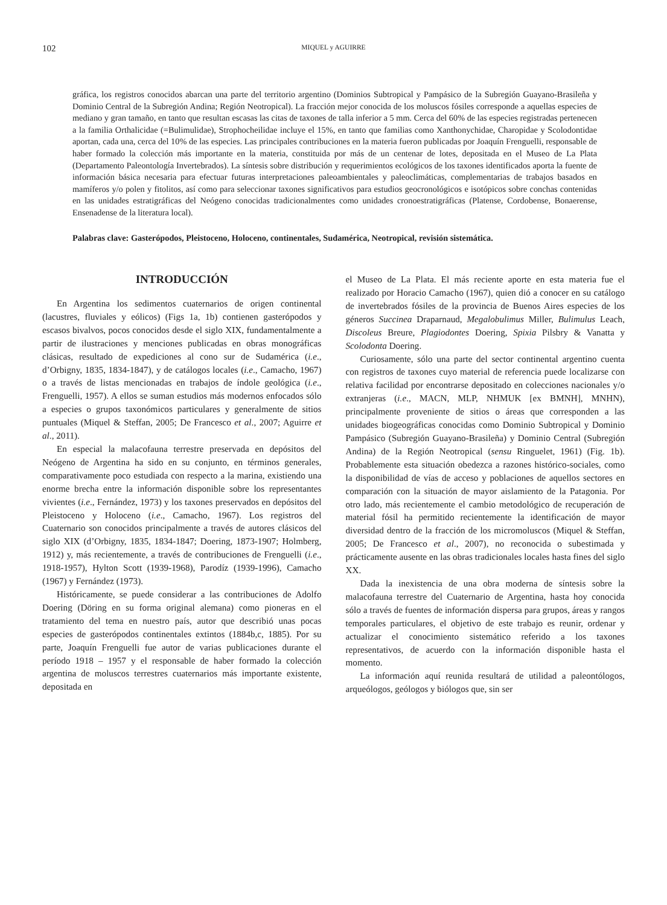102 MIQUEL y AGUIRRE
gráfica, los registros conocidos abarcan una parte del territorio argentino (Dominios Subtropical y Pampásico de la Subregión Guayano-Brasileña y Dominio Central de la Subregión Andina; Región Neotropical). La fracción mejor conocida de los moluscos fósiles corresponde a aquellas especies de mediano y gran tamaño, en tanto que resultan escasas las citas de taxones de talla inferior a 5 mm. Cerca del 60% de las especies registradas pertenecen a la familia Orthalicidae (=Bulimulidae), Strophocheilidae incluye el 15%, en tanto que familias como Xanthonychidae, Charopidae y Scolodontidae aportan, cada una, cerca del 10% de las especies. Las principales contribuciones en la materia fueron publicadas por Joaquín Frenguelli, responsable de haber formado la colección más importante en la materia, constituida por más de un centenar de lotes, depositada en el Museo de La Plata (Departamento Paleontología Invertebrados). La síntesis sobre distribución y requerimientos ecológicos de los taxones identificados aporta la fuente de información básica necesaria para efectuar futuras interpretaciones paleoambientales y paleoclimáticas, complementarias de trabajos basados en mamíferos y/o polen y fitolitos, así como para seleccionar taxones significativos para estudios geocronológicos e isotópicos sobre conchas contenidas en las unidades estratigráficas del Neógeno conocidas tradicionalmentes como unidades cronoestratigráficas (Platense, Cordobense, Bonaerense, Ensenadense de la literatura local).
Palabras clave: Gasterópodos, Pleistoceno, Holoceno, continentales, Sudamérica, Neotropical, revisión sistemática.
INTRODUCCIÓN
En Argentina los sedimentos cuaternarios de origen continental (lacustres, fluviales y eólicos) (Figs 1a, 1b) contienen gasterópodos y escasos bivalvos, pocos conocidos desde el siglo XIX, fundamentalmente a partir de ilustraciones y menciones publicadas en obras monográficas clásicas, resultado de expediciones al cono sur de Sudamérica (i.e., d’Orbigny, 1835, 1834-1847), y de catálogos locales (i.e., Camacho, 1967) o a través de listas mencionadas en trabajos de índole geológica (i.e., Frenguelli, 1957). A ellos se suman estudios más modernos enfocados sólo a especies o grupos taxonómicos particulares y generalmente de sitios puntuales (Miquel & Steffan, 2005; De Francesco et al., 2007; Aguirre et al., 2011).
En especial la malacofauna terrestre preservada en depósitos del Neógeno de Argentina ha sido en su conjunto, en términos generales, comparativamente poco estudiada con respecto a la marina, existiendo una enorme brecha entre la información disponible sobre los representantes vivientes (i.e., Fernández, 1973) y los taxones preservados en depósitos del Pleistoceno y Holoceno (i.e., Camacho, 1967). Los registros del Cuaternario son conocidos principalmente a través de autores clásicos del siglo XIX (d’Orbigny, 1835, 1834-1847; Doering, 1873-1907; Holmberg, 1912) y, más recientemente, a través de contribuciones de Frenguelli (i.e., 1918-1957), Hylton Scott (1939-1968), Parodíz (1939-1996), Camacho (1967) y Fernández (1973).
Históricamente, se puede considerar a las contribuciones de Adolfo Doering (Döring en su forma original alemana) como pioneras en el tratamiento del tema en nuestro país, autor que describió unas pocas especies de gasterópodos continentales extintos (1884b,c, 1885). Por su parte, Joaquín Frenguelli fue autor de varias publicaciones durante el período 1918 – 1957 y el responsable de haber formado la colección argentina de moluscos terrestres cuaternarios más importante existente, depositada en
el Museo de La Plata. El más reciente aporte en esta materia fue el realizado por Horacio Camacho (1967), quien dió a conocer en su catálogo de invertebrados fósiles de la provincia de Buenos Aires especies de los géneros Succinea Draparnaud, Megalobulimus Miller, Bulimulus Leach, Discoleus Breure, Plagiodontes Doering, Spixia Pilsbry & Vanatta y Scolodonta Doering.
Curiosamente, sólo una parte del sector continental argentino cuenta con registros de taxones cuyo material de referencia puede localizarse con relativa facilidad por encontrarse depositado en colecciones nacionales y/o extranjeras (i.e., MACN, MLP, NHMUK [ex BMNH], MNHN), principalmente proveniente de sitios o áreas que corresponden a las unidades biogeográficas conocidas como Dominio Subtropical y Dominio Pampásico (Subregión Guayano-Brasileña) y Dominio Central (Subregión Andina) de la Región Neotropical (sensu Ringuelet, 1961) (Fig. 1b). Probablemente esta situación obedezca a razones histórico-sociales, como la disponibilidad de vías de acceso y poblaciones de aquellos sectores en comparación con la situación de mayor aislamiento de la Patagonia. Por otro lado, más recientemente el cambio metodológico de recuperación de material fósil ha permitido recientemente la identificación de mayor diversidad dentro de la fracción de los micromoluscos (Miquel & Steffan, 2005; De Francesco et al., 2007), no reconocida o subestimada y prácticamente ausente en las obras tradicionales locales hasta fines del siglo XX.
Dada la inexistencia de una obra moderna de síntesis sobre la malacofauna terrestre del Cuaternario de Argentina, hasta hoy conocida sólo a través de fuentes de información dispersa para grupos, áreas y rangos temporales particulares, el objetivo de este trabajo es reunir, ordenar y actualizar el conocimiento sistemático referido a los taxones representativos, de acuerdo con la información disponible hasta el momento.
La información aquí reunida resultará de utilidad a paleontólogos, arqueólogos, geólogos y biólogos que, sin ser